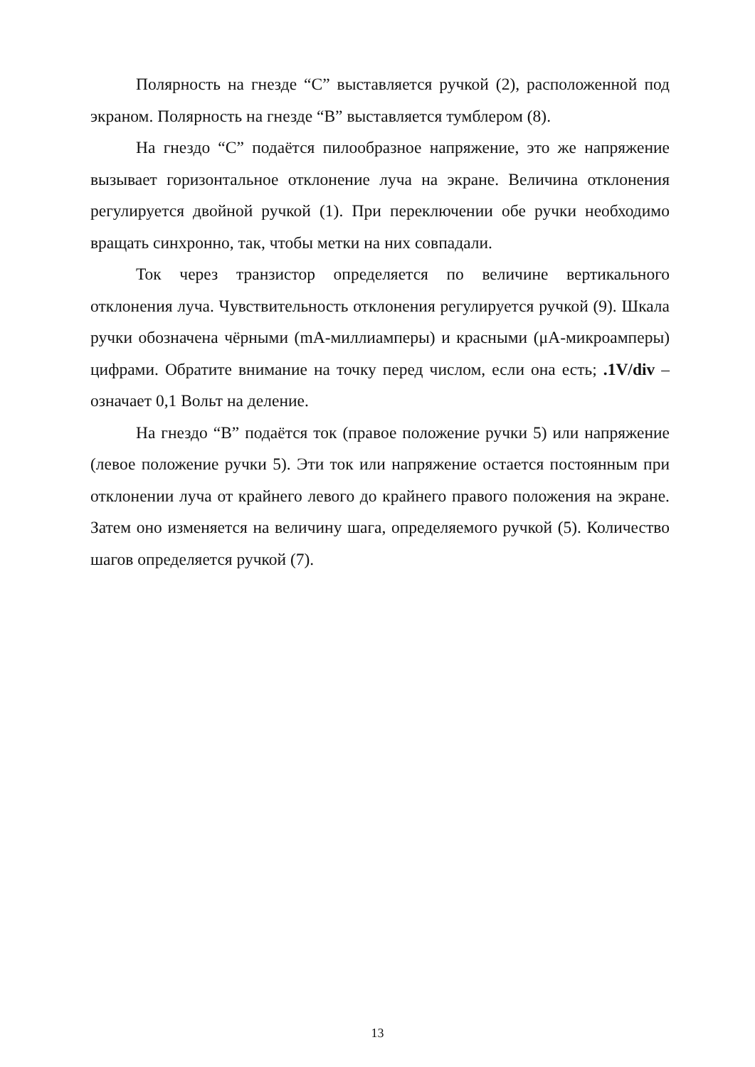Полярность на гнезде “C” выставляется ручкой (2), расположенной под экраном. Полярность на гнезде “B” выставляется тумблером (8).
На гнездо “C” подаётся пилообразное напряжение, это же напряжение вызывает горизонтальное отклонение луча на экране. Величина отклонения регулируется двойной ручкой (1). При переключении обе ручки необходимо вращать синхронно, так, чтобы метки на них совпадали.
Ток через транзистор определяется по величине вертикального отклонения луча. Чувствительность отклонения регулируется ручкой (9). Шкала ручки обозначена чёрными (mA-миллиамперы) и красными (μA-микроамперы) цифрами. Обратите внимание на точку перед числом, если она есть; .1V/div – означает 0,1 Вольт на деление.
На гнездо “B” подаётся ток (правое положение ручки 5) или напряжение (левое положение ручки 5). Эти ток или напряжение остается постоянным при отклонении луча от крайнего левого до крайнего правого положения на экране. Затем оно изменяется на величину шага, определяемого ручкой (5). Количество шагов определяется ручкой (7).
13